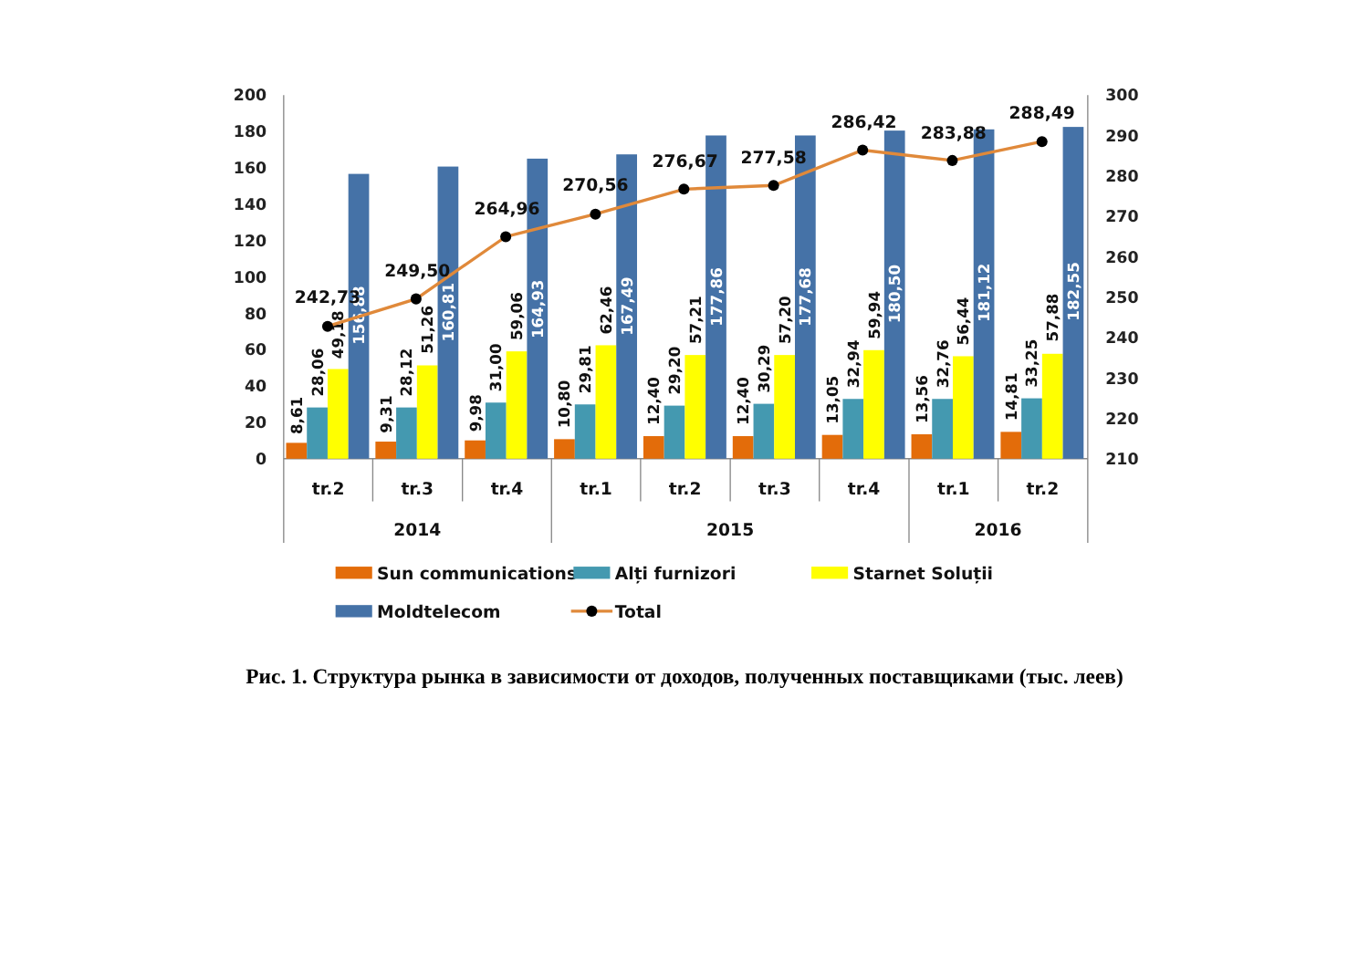200
180
160
140
120
100
80
60
40
20
0
300
290
280
270
260
250
240
230
220
210
8,61
28,06
49,18
156,88
9,31
28,12
51,26
160,81
9,98
31,00
59,06
164,93
10,80
29,81
62,46
167,49
12,40
29,20
57,21
177,86
12,40
30,29
57,20
177,68
13,05
32,94
59,94
180,50
13,56
32,76
56,44
181,12
14,81
33,25
57,88
182,55
242,73
249,50
264,96
270,56
276,67
277,58
286,42
283,88
288,49
tr.2
tr.3
tr.4
tr.1
tr.2
tr.3
tr.4
tr.1
tr.2
2014
2015
2016
Sun communications
Alți furnizori
Starnet Soluții
Moldtelecom
Total
Рис. 1. Структура рынка в зависимости от доходов, полученных поставщиками (тыс. леев)